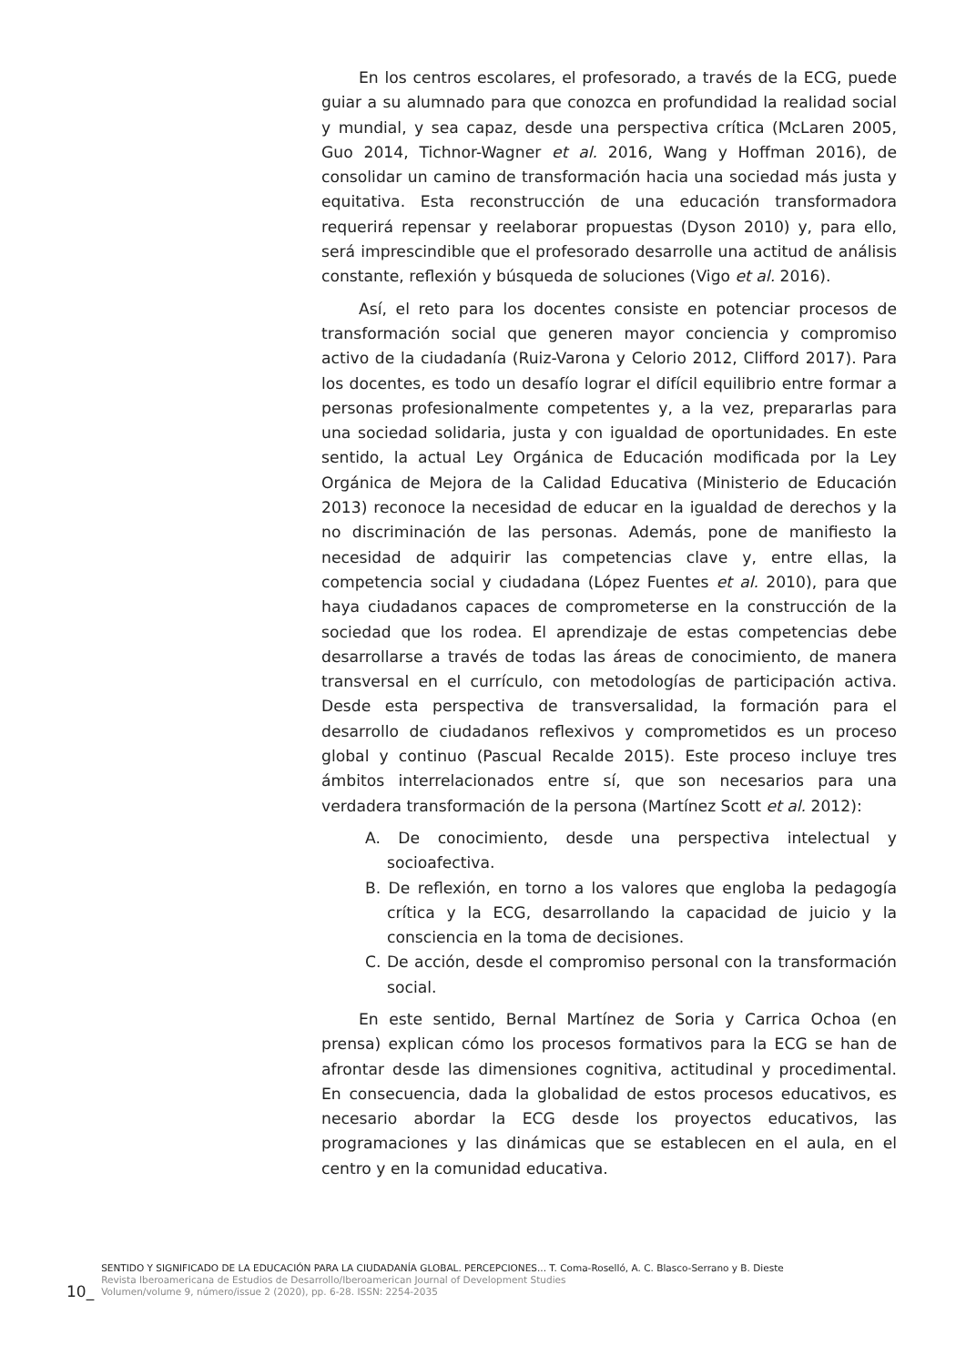En los centros escolares, el profesorado, a través de la ECG, puede guiar a su alumnado para que conozca en profundidad la realidad social y mundial, y sea capaz, desde una perspectiva crítica (McLaren 2005, Guo 2014, Tichnor-Wagner et al. 2016, Wang y Hoffman 2016), de consolidar un camino de transformación hacia una sociedad más justa y equitativa. Esta reconstrucción de una educación transformadora requerirá repensar y reelaborar propuestas (Dyson 2010) y, para ello, será imprescindible que el profesorado desarrolle una actitud de análisis constante, reflexión y búsqueda de soluciones (Vigo et al. 2016).
Así, el reto para los docentes consiste en potenciar procesos de transformación social que generen mayor conciencia y compromiso activo de la ciudadanía (Ruiz-Varona y Celorio 2012, Clifford 2017). Para los docentes, es todo un desafío lograr el difícil equilibrio entre formar a personas profesionalmente competentes y, a la vez, prepararlas para una sociedad solidaria, justa y con igualdad de oportunidades. En este sentido, la actual Ley Orgánica de Educación modificada por la Ley Orgánica de Mejora de la Calidad Educativa (Ministerio de Educación 2013) reconoce la necesidad de educar en la igualdad de derechos y la no discriminación de las personas. Además, pone de manifiesto la necesidad de adquirir las competencias clave y, entre ellas, la competencia social y ciudadana (López Fuentes et al. 2010), para que haya ciudadanos capaces de comprometerse en la construcción de la sociedad que los rodea. El aprendizaje de estas competencias debe desarrollarse a través de todas las áreas de conocimiento, de manera transversal en el currículo, con metodologías de participación activa. Desde esta perspectiva de transversalidad, la formación para el desarrollo de ciudadanos reflexivos y comprometidos es un proceso global y continuo (Pascual Recalde 2015). Este proceso incluye tres ámbitos interrelacionados entre sí, que son necesarios para una verdadera transformación de la persona (Martínez Scott et al. 2012):
A. De conocimiento, desde una perspectiva intelectual y socioafectiva.
B. De reflexión, en torno a los valores que engloba la pedagogía crítica y la ECG, desarrollando la capacidad de juicio y la consciencia en la toma de decisiones.
C. De acción, desde el compromiso personal con la transformación social.
En este sentido, Bernal Martínez de Soria y Carrica Ochoa (en prensa) explican cómo los procesos formativos para la ECG se han de afrontar desde las dimensiones cognitiva, actitudinal y procedimental. En consecuencia, dada la globalidad de estos procesos educativos, es necesario abordar la ECG desde los proyectos educativos, las programaciones y las dinámicas que se establecen en el aula, en el centro y en la comunidad educativa.
10_
SENTIDO Y SIGNIFICADO DE LA EDUCACIÓN PARA LA CIUDADANÍA GLOBAL. PERCEPCIONES... T. Coma-Roselló, A. C. Blasco-Serrano y B. Dieste
Revista Iberoamericana de Estudios de Desarrollo/Iberoamerican Journal of Development Studies
Volumen/volume 9, número/issue 2 (2020), pp. 6-28. ISSN: 2254-2035